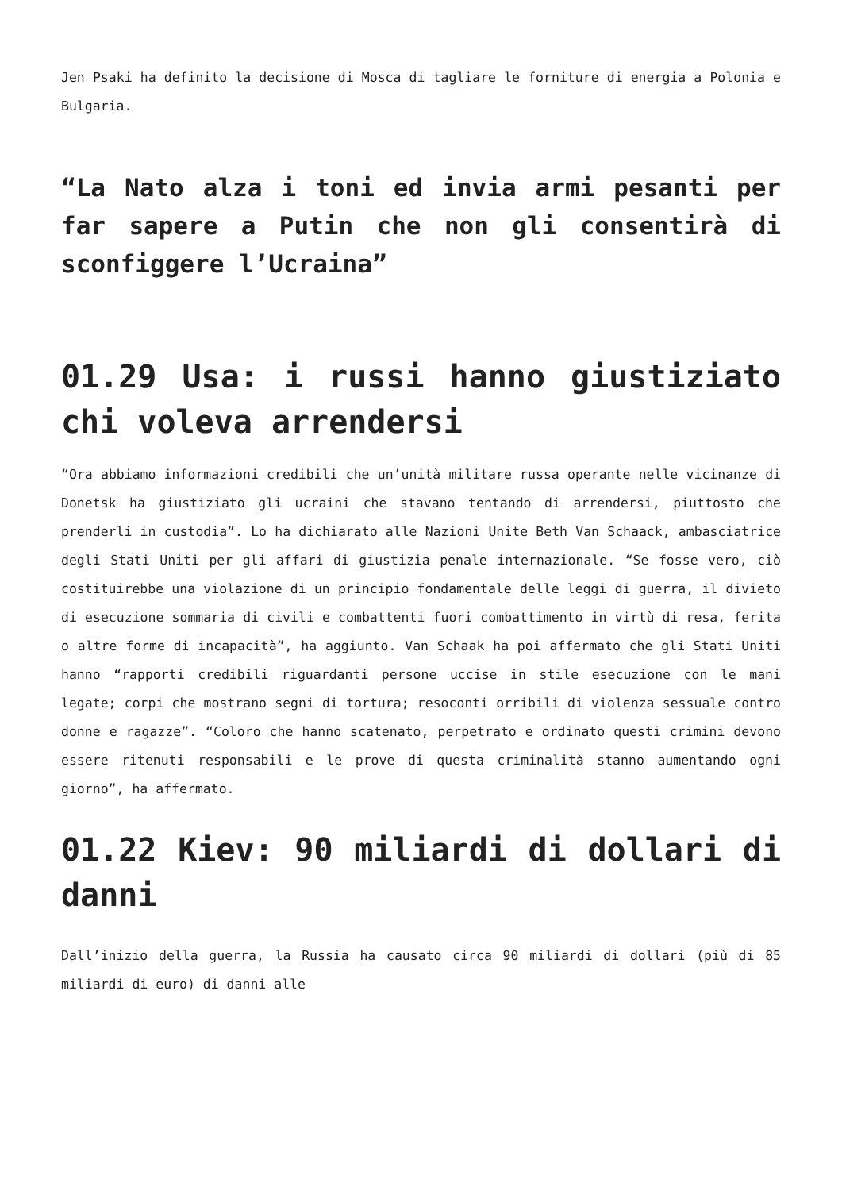Jen Psaki ha definito la decisione di Mosca di tagliare le forniture di energia a Polonia e Bulgaria.
“La Nato alza i toni ed invia armi pesanti per far sapere a Putin che non gli consentirà di sconfiggere l’Ucraina”
01.29 Usa: i russi hanno giustiziato chi voleva arrendersi
“Ora abbiamo informazioni credibili che un’unità militare russa operante nelle vicinanze di Donetsk ha giustiziato gli ucraini che stavano tentando di arrendersi, piuttosto che prenderli in custodia”. Lo ha dichiarato alle Nazioni Unite Beth Van Schaack, ambasciatrice degli Stati Uniti per gli affari di giustizia penale internazionale. “Se fosse vero, ciò costituirebbe una violazione di un principio fondamentale delle leggi di guerra, il divieto di esecuzione sommaria di civili e combattenti fuori combattimento in virtù di resa, ferita o altre forme di incapacità”, ha aggiunto. Van Schaak ha poi affermato che gli Stati Uniti hanno “rapporti credibili riguardanti persone uccise in stile esecuzione con le mani legate; corpi che mostrano segni di tortura; resoconti orribili di violenza sessuale contro donne e ragazze”. “Coloro che hanno scatenato, perpetrato e ordinato questi crimini devono essere ritenuti responsabili e le prove di questa criminalità stanno aumentando ogni giorno”, ha affermato.
01.22 Kiev: 90 miliardi di dollari di danni
Dall’inizio della guerra, la Russia ha causato circa 90 miliardi di dollari (più di 85 miliardi di euro) di danni alle